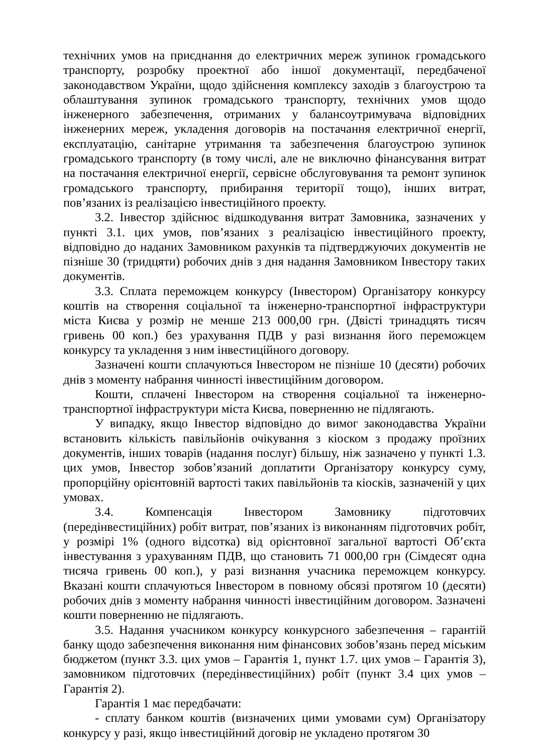технічних умов на приєднання до електричних мереж зупинок громадського транспорту, розробку проектної або іншої документації, передбаченої законодавством України, щодо здійснення комплексу заходів з благоустрою та облаштування зупинок громадського транспорту, технічних умов щодо інженерного забезпечення, отриманих у балансоутримувача відповідних інженерних мереж, укладення договорів на постачання електричної енергії, експлуатацію, санітарне утримання та забезпечення благоустрою зупинок громадського транспорту (в тому числі, але не виключно фінансування витрат на постачання електричної енергії, сервісне обслуговування та ремонт зупинок громадського транспорту, прибирання території тощо), інших витрат, пов’язаних із реалізацією інвестиційного проекту.
3.2. Інвестор здійснює відшкодування витрат Замовника, зазначених у пункті 3.1. цих умов, пов’язаних з реалізацією інвестиційного проекту, відповідно до наданих Замовником рахунків та підтверджуючих документів не пізніше 30 (тридцяти) робочих днів з дня надання Замовником Інвестору таких документів.
3.3. Сплата переможцем конкурсу (Інвестором) Організатору конкурсу коштів на створення соціальної та інженерно-транспортної інфраструктури міста Києва у розмір не менше 213 000,00 грн. (Двісті тринадцять тисяч гривень 00 коп.) без урахування ПДВ у разі визнання його переможцем конкурсу та укладення з ним інвестиційного договору.
Зазначені кошти сплачуються Інвестором не пізніше 10 (десяти) робочих днів з моменту набрання чинності інвестиційним договором.
Кошти, сплачені Інвестором на створення соціальної та інженерно-транспортної інфраструктури міста Києва, поверненню не підлягають.
У випадку, якщо Інвестор відповідно до вимог законодавства України встановить кількість павільйонів очікування з кіоском з продажу проїзних документів, інших товарів (надання послуг) більшу, ніж зазначено у пункті 1.3. цих умов, Інвестор зобов’язаний доплатити Організатору конкурсу суму, пропорційну орієнтовній вартості таких павільйонів та кіосків, зазначеній у цих умовах.
3.4. Компенсація Інвестором Замовнику підготовчих (передінвестиційних) робіт витрат, пов’язаних із виконанням підготовчих робіт, у розмірі 1% (одного відсотка) від орієнтовної загальної вартості Об’єкта інвестування з урахуванням ПДВ, що становить 71 000,00 грн (Сімдесят одна тисяча гривень 00 коп.), у разі визнання учасника переможцем конкурсу. Вказані кошти сплачуються Інвестором в повному обсязі протягом 10 (десяти) робочих днів з моменту набрання чинності інвестиційним договором. Зазначені кошти поверненню не підлягають.
3.5. Надання учасником конкурсу конкурсного забезпечення – гарантій банку щодо забезпечення виконання ним фінансових зобов’язань перед міським бюджетом (пункт 3.3. цих умов – Гарантія 1, пункт 1.7. цих умов – Гарантія 3), замовником підготовчих (передінвестиційних) робіт (пункт 3.4 цих умов – Гарантія 2).
Гарантія 1 має передбачати:
- сплату банком коштів (визначених цими умовами сум) Організатору конкурсу у разі, якщо інвестиційний договір не укладено протягом 30